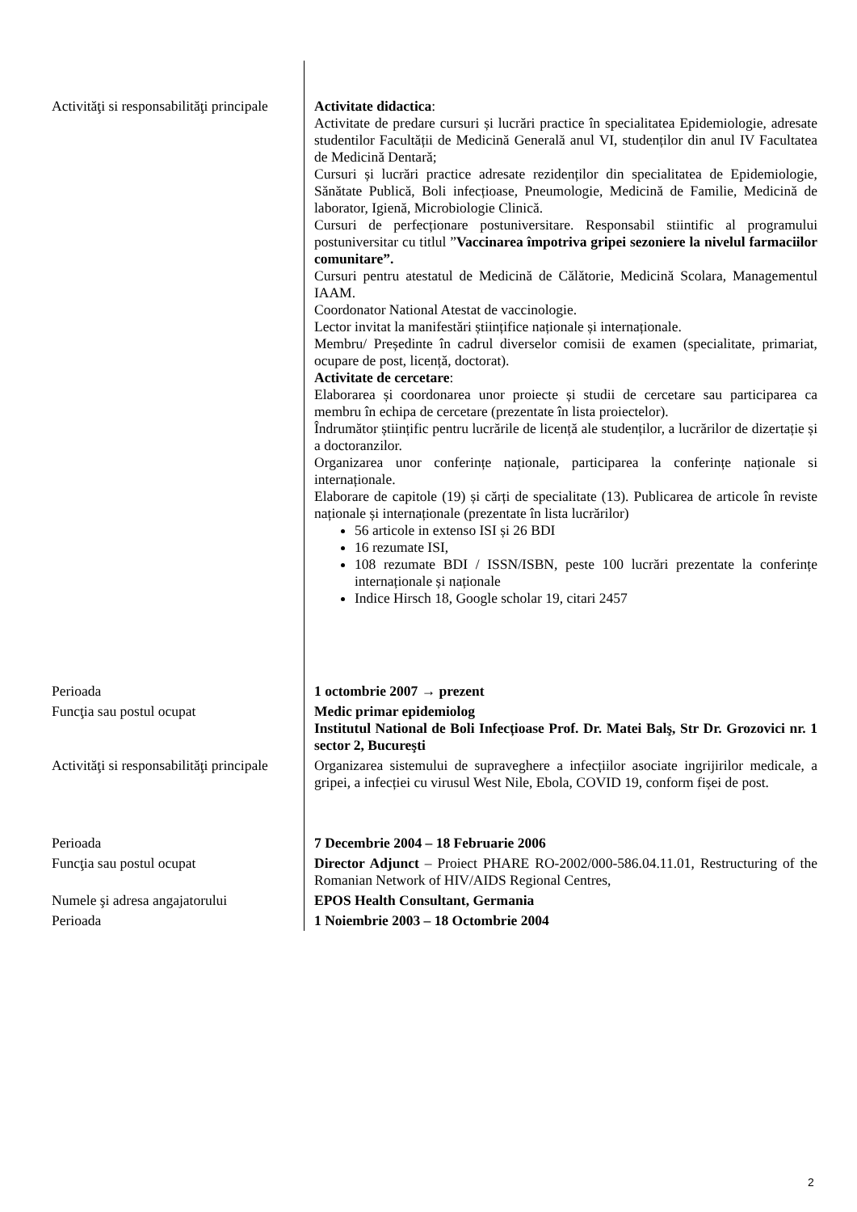| Activităţi si responsabilităţi principale | Activitate didactica : Activitate de predare cursuri și lucrări practice în specialitatea Epidemiologie, adresate studentilor Facultății de Medicină Generală anul VI, studenților din anul IV Facultatea de Medicină Dentară; Cursuri și lucrări practice adresate rezidenților din specialitatea de Epidemiologie, Sănătate Publică, Boli infecțioase, Pneumologie, Medicină de Familie, Medicină de laborator, Igienă, Microbiologie Clinică. Cursuri de perfecționare postuniversitare. Responsabil stiintific al programului postuniversitar cu titlul ” Vaccinarea împotriva gripei sezoniere la nivelul farmaciilor comunitare”. Cursuri pentru atestatul de Medicină de Călătorie, Medicină Scolara, Managementul IAAM. Coordonator National Atestat de vaccinologie. Lector invitat la manifestări științifice naționale și internaționale. Membru/ Președinte în cadrul diverselor comisii de examen (specialitate, primariat, ocupare de post, licență, doctorat). Activitate de cercetare : Elaborarea și coordonarea unor proiecte și studii de cercetare sau participarea ca membru în echipa de cercetare (prezentate în lista proiectelor). Îndrumător științific pentru lucrările de licență ale studenților, a lucrărilor de dizertație și a doctoranzilor. Organizarea unor conferințe naționale, participarea la conferințe naționale si internaționale. Elaborare de capitole (19) și cărți de specialitate (13). Publicarea de articole în reviste naționale și internaționale (prezentate în lista lucrărilor) 56 articole in extenso ISI și 26 BDI 16 rezumate ISI, 108 rezumate BDI / ISSN/ISBN, peste 100 lucrări prezentate la conferințe internaționale și naționale Indice Hirsch 18, Google scholar 19, citari 2457 |
| Perioada | 1 octombrie 2007 → prezent |
| Funcţia sau postul ocupat | Medic primar epidemiolog Institutul National de Boli Infecțioase Prof. Dr. Matei Balş, Str Dr. Grozovici nr. 1 sector 2, Bucureşti |
| Activităţi si responsabilităţi principale | Organizarea sistemului de supraveghere a infecțiilor asociate ingrijirilor medicale, a gripei, a infecției cu virusul West Nile, Ebola, COVID 19, conform fișei de post. |
| Perioada | 7 Decembrie 2004 – 18 Februarie 2006 |
| Funcţia sau postul ocupat | Director Adjunct – Proiect PHARE RO-2002/000-586.04.11.01, Restructuring of the Romanian Network of HIV/AIDS Regional Centres, |
| Numele şi adresa angajatorului | EPOS Health Consultant, Germania |
| Perioada | 1 Noiembrie 2003 – 18 Octombrie 2004 |
2